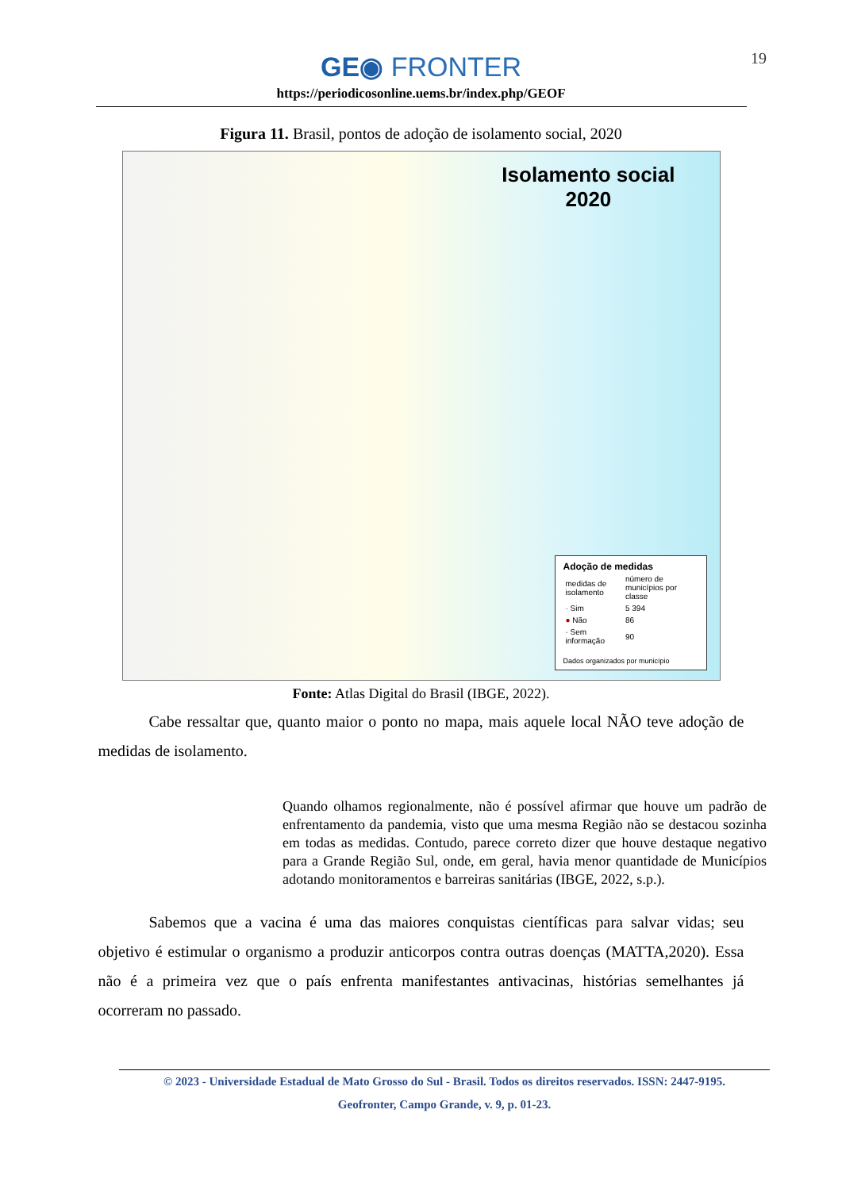19
GE◉ FRONTER
https://periodicosonline.uems.br/index.php/GEOF
Figura 11. Brasil, pontos de adoção de isolamento social, 2020
Isolamento social
2020
Adoção de medidas
| medidas de isolamento | número de municípios por classe |
| · Sim | 5 394 |
| ● Não | 86 |
| · Sem informação | 90 |
Dados organizados por município
Fonte: Atlas Digital do Brasil (IBGE, 2022).
Cabe ressaltar que, quanto maior o ponto no mapa, mais aquele local NÃO teve adoção de medidas de isolamento.
Quando olhamos regionalmente, não é possível afirmar que houve um padrão de enfrentamento da pandemia, visto que uma mesma Região não se destacou sozinha em todas as medidas. Contudo, parece correto dizer que houve destaque negativo para a Grande Região Sul, onde, em geral, havia menor quantidade de Municípios adotando monitoramentos e barreiras sanitárias (IBGE, 2022, s.p.).
Sabemos que a vacina é uma das maiores conquistas científicas para salvar vidas; seu objetivo é estimular o organismo a produzir anticorpos contra outras doenças (MATTA,2020). Essa não é a primeira vez que o país enfrenta manifestantes antivacinas, histórias semelhantes já ocorreram no passado.
© 2023 - Universidade Estadual de Mato Grosso do Sul - Brasil. Todos os direitos reservados. ISSN: 2447-9195.
Geofronter, Campo Grande, v. 9, p. 01-23.